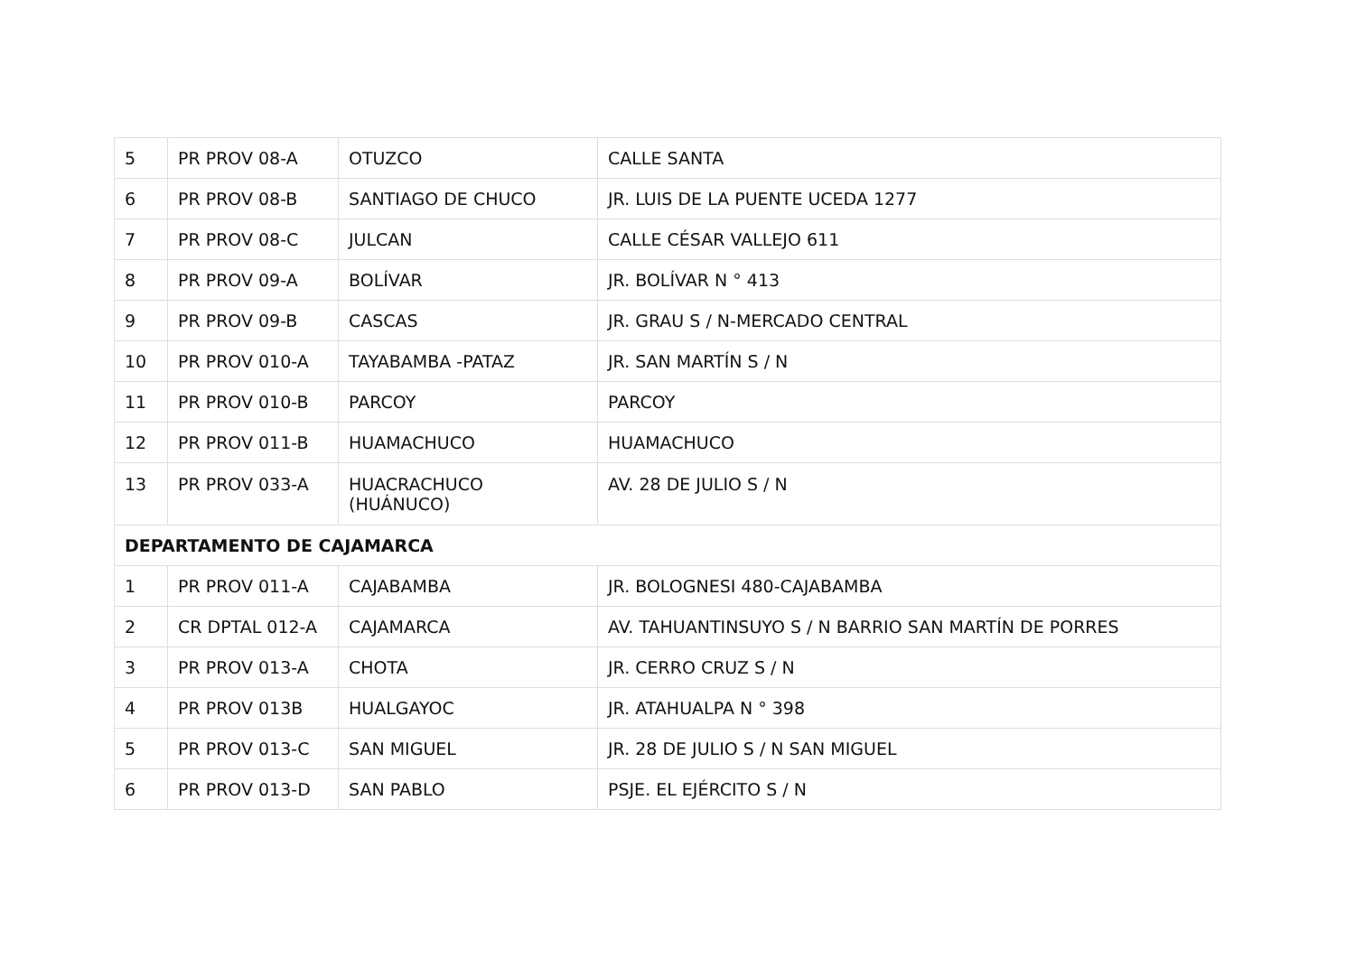| 5 | PR PROV 08-A | OTUZCO | CALLE SANTA |
| 6 | PR PROV 08-B | SANTIAGO DE CHUCO | JR. LUIS DE LA PUENTE UCEDA 1277 |
| 7 | PR PROV 08-C | JULCAN | CALLE CÉSAR VALLEJO 611 |
| 8 | PR PROV 09-A | BOLÍVAR | JR. BOLÍVAR N ° 413 |
| 9 | PR PROV 09-B | CASCAS | JR. GRAU S / N-MERCADO CENTRAL |
| 10 | PR PROV 010-A | TAYABAMBA -PATAZ | JR. SAN MARTÍN S / N |
| 11 | PR PROV 010-B | PARCOY | PARCOY |
| 12 | PR PROV 011-B | HUAMACHUCO | HUAMACHUCO |
| 13 | PR PROV 033-A | HUACRACHUCO (HUÁNUCO) | AV. 28 DE JULIO S / N |
| DEPARTAMENTO DE CAJAMARCA | | | |
| 1 | PR PROV 011-A | CAJABAMBA | JR. BOLOGNESI 480-CAJABAMBA |
| 2 | CR DPTAL 012-A | CAJAMARCA | AV. TAHUANTINSUYO S / N BARRIO SAN MARTÍN DE PORRES |
| 3 | PR PROV 013-A | CHOTA | JR. CERRO CRUZ S / N |
| 4 | PR PROV 013B | HUALGAYOC | JR. ATAHUALPA N ° 398 |
| 5 | PR PROV 013-C | SAN MIGUEL | JR. 28 DE JULIO S / N SAN MIGUEL |
| 6 | PR PROV 013-D | SAN PABLO | PSJE. EL EJÉRCITO S / N |